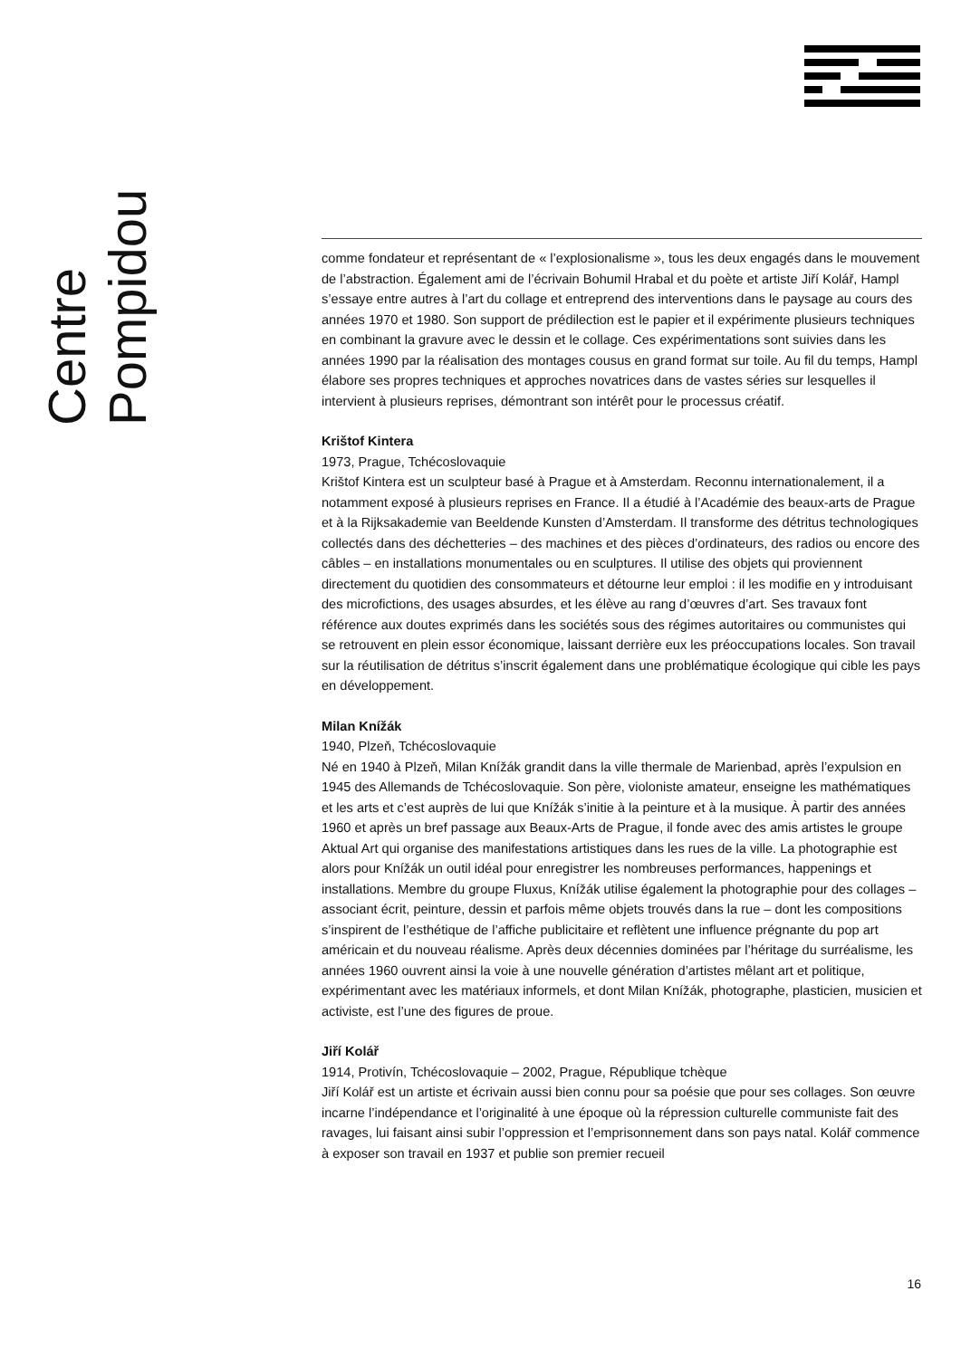Centre Pompidou
comme fondateur et représentant de « l’explosionalisme », tous les deux engagés dans le mouvement de l’abstraction. Également ami de l’écrivain Bohumil Hrabal et du poète et artiste Jiří Kolář, Hampl s’essaye entre autres à l’art du collage et entreprend des interventions dans le paysage au cours des années 1970 et 1980. Son support de prédilection est le papier et il expérimente plusieurs techniques en combinant la gravure avec le dessin et le collage. Ces expérimentations sont suivies dans les années 1990 par la réalisation des montages cousus en grand format sur toile. Au fil du temps, Hampl élabore ses propres techniques et approches novatrices dans de vastes séries sur lesquelles il intervient à plusieurs reprises, démontrant son intérêt pour le processus créatif.
Krištof Kintera
1973, Prague, Tchécoslovaquie
Krištof Kintera est un sculpteur basé à Prague et à Amsterdam. Reconnu internationalement, il a notamment exposé à plusieurs reprises en France. Il a étudié à l’Académie des beaux-arts de Prague et à la Rijksakademie van Beeldende Kunsten d’Amsterdam. Il transforme des détritus technologiques collectés dans des déchetteries – des machines et des pièces d’ordinateurs, des radios ou encore des câbles – en installations monumentales ou en sculptures. Il utilise des objets qui proviennent directement du quotidien des consommateurs et détourne leur emploi : il les modifie en y introduisant des microfictions, des usages absurdes, et les élève au rang d’œuvres d’art. Ses travaux font référence aux doutes exprimés dans les sociétés sous des régimes autoritaires ou communistes qui se retrouvent en plein essor économique, laissant derrière eux les préoccupations locales. Son travail sur la réutilisation de détritus s’inscrit également dans une problématique écologique qui cible les pays en développement.
Milan Knížák
1940, Plzeň, Tchécoslovaquie
Né en 1940 à Plzeň, Milan Knížák grandit dans la ville thermale de Marienbad, après l’expulsion en 1945 des Allemands de Tchécoslovaquie. Son père, violoniste amateur, enseigne les mathématiques et les arts et c’est auprès de lui que Knížák s’initie à la peinture et à la musique. À partir des années 1960 et après un bref passage aux Beaux-Arts de Prague, il fonde avec des amis artistes le groupe Aktual Art qui organise des manifestations artistiques dans les rues de la ville. La photographie est alors pour Knížák un outil idéal pour enregistrer les nombreuses performances, happenings et installations. Membre du groupe Fluxus, Knížák utilise également la photographie pour des collages – associant écrit, peinture, dessin et parfois même objets trouvés dans la rue – dont les compositions s’inspirent de l’esthétique de l’affiche publicitaire et reflètent une influence prégnante du pop art américain et du nouveau réalisme. Après deux décennies dominées par l’héritage du surréalisme, les années 1960 ouvrent ainsi la voie à une nouvelle génération d’artistes mêlant art et politique, expérimentant avec les matériaux informels, et dont Milan Knížák, photographe, plasticien, musicien et activiste, est l’une des figures de proue.
Jiří Kolář
1914, Protivín, Tchécoslovaquie – 2002, Prague, République tchèque
Jiří Kolář est un artiste et écrivain aussi bien connu pour sa poésie que pour ses collages. Son œuvre incarne l’indépendance et l’originalité à une époque où la répression culturelle communiste fait des ravages, lui faisant ainsi subir l’oppression et l’emprisonnement dans son pays natal. Kolář commence à exposer son travail en 1937 et publie son premier recueil
16